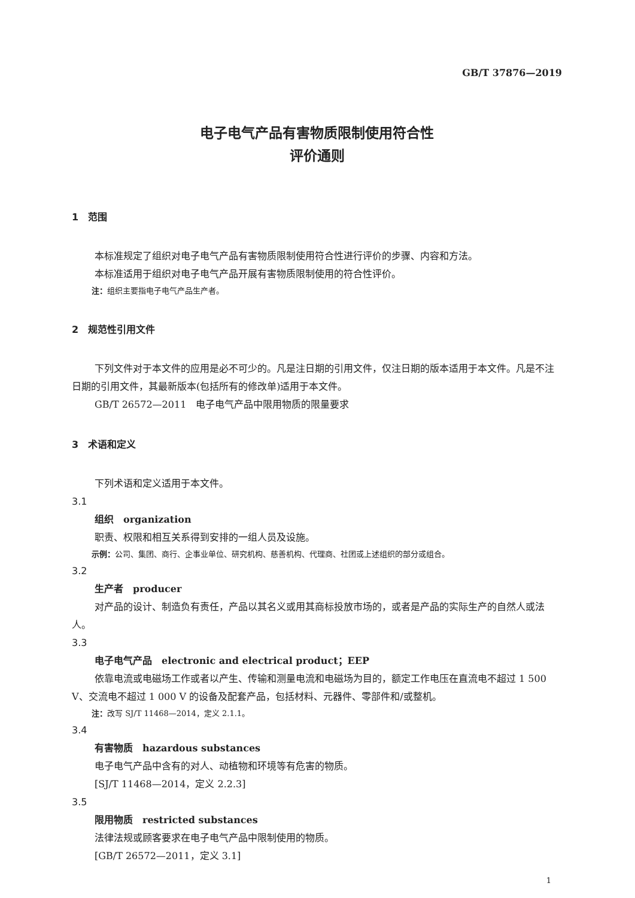GB/T 37876—2019
电子电气产品有害物质限制使用符合性
评价通则
1　范围
本标准规定了组织对电子电气产品有害物质限制使用符合性进行评价的步骤、内容和方法。
本标准适用于组织对电子电气产品开展有害物质限制使用的符合性评价。
注：组织主要指电子电气产品生产者。
2　规范性引用文件
下列文件对于本文件的应用是必不可少的。凡是注日期的引用文件，仅注日期的版本适用于本文件。凡是不注日期的引用文件，其最新版本(包括所有的修改单)适用于本文件。
GB/T 26572—2011　电子电气产品中限用物质的限量要求
3　术语和定义
下列术语和定义适用于本文件。
3.1
组织　organization
职责、权限和相互关系得到安排的一组人员及设施。
示例：公司、集团、商行、企事业单位、研究机构、慈善机构、代理商、社团或上述组织的部分或组合。
3.2
生产者　producer
对产品的设计、制造负有责任，产品以其名义或用其商标投放市场的，或者是产品的实际生产的自然人或法人。
3.3
电子电气产品　electronic and electrical product；EEP
依靠电流或电磁场工作或者以产生、传输和测量电流和电磁场为目的，额定工作电压在直流电不超过 1 500 V、交流电不超过 1 000 V 的设备及配套产品，包括材料、元器件、零部件和/或整机。
注：改写 SJ/T 11468—2014，定义 2.1.1。
3.4
有害物质　hazardous substances
电子电气产品中含有的对人、动植物和环境等有危害的物质。
[SJ/T 11468—2014，定义 2.2.3]
3.5
限用物质　restricted substances
法律法规或顾客要求在电子电气产品中限制使用的物质。
[GB/T 26572—2011，定义 3.1]
1